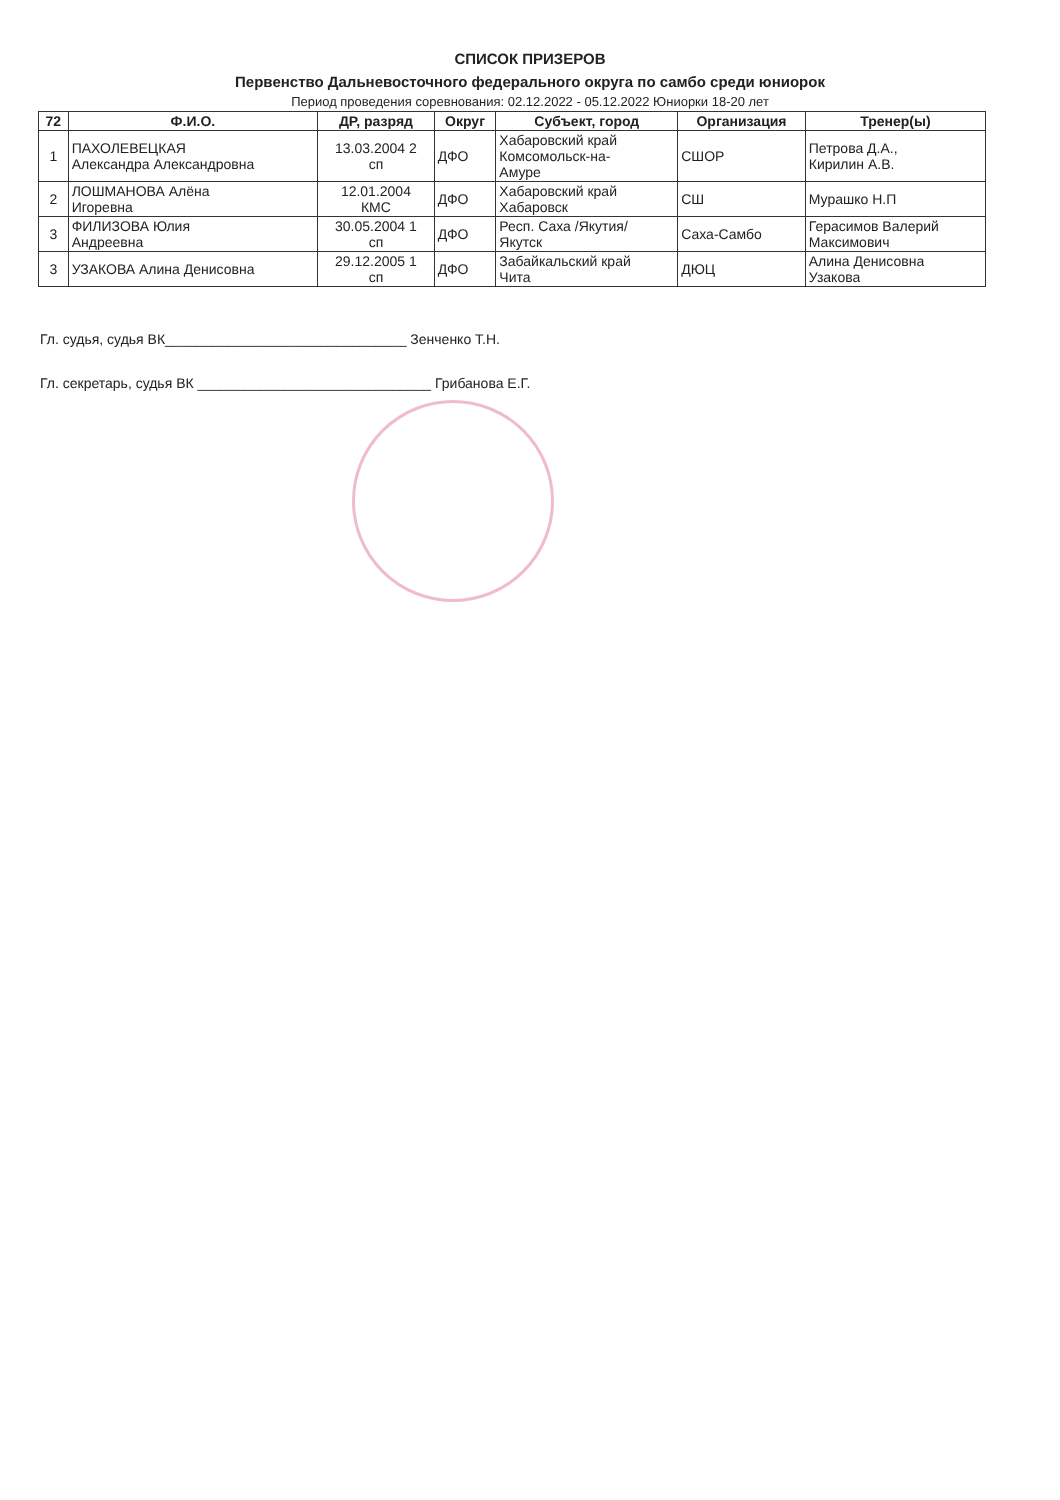СПИСОК ПРИЗЕРОВ
Первенство Дальневосточного федерального округа по самбо среди юниорок
Период проведения соревнования: 02.12.2022 - 05.12.2022 Юниорки 18-20 лет
| 72 | Ф.И.О. | ДР, разряд | Округ | Субъект, город | Организация | Тренер(ы) |
| --- | --- | --- | --- | --- | --- | --- |
| 1 | ПАХОЛЕВЕЦКАЯ Александра Александровна | 13.03.2004 2 сп | ДФО | Хабаровский край Комсомольск-на- Амуре | СШОР | Петрова Д.А., Кирилин А.В. |
| 2 | ЛОШМАНОВА Алёна Игоревна | 12.01.2004 КМС | ДФО | Хабаровский край Хабаровск | СШ | Мурашко Н.П |
| 3 | ФИЛИЗОВА Юлия Андреевна | 30.05.2004 1 сп | ДФО | Респ. Саха /Якутия/ Якутск | Саха-Самбо | Герасимов Валерий Максимович |
| 3 | УЗАКОВА Алина Денисовна | 29.12.2005 1 сп | ДФО | Забайкальский край Чита | ДЮЦ | Алина Денисовна Узакова |
Гл. судья, судья ВК_______________________________ Зенченко Т.Н.
Гл. секретарь, судья ВК ______________________________ Грибанова Е.Г.